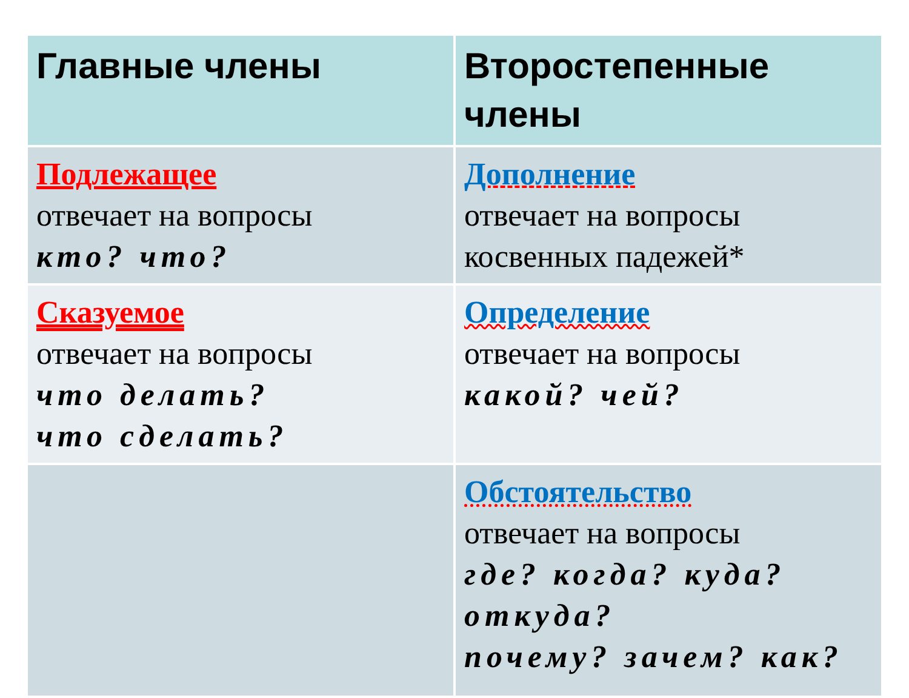| Главные члены | Второстепенные члены |
| --- | --- |
| Подлежащее отвечает на вопросы кто? что? | Дополнение отвечает на вопросы косвенных падежей* |
| Сказуемое отвечает на вопросы что делать? что сделать? | Определение отвечает на вопросы какой? чей? |
| | Обстоятельство отвечает на вопросы где? когда? куда? откуда? почему? зачем? как? |